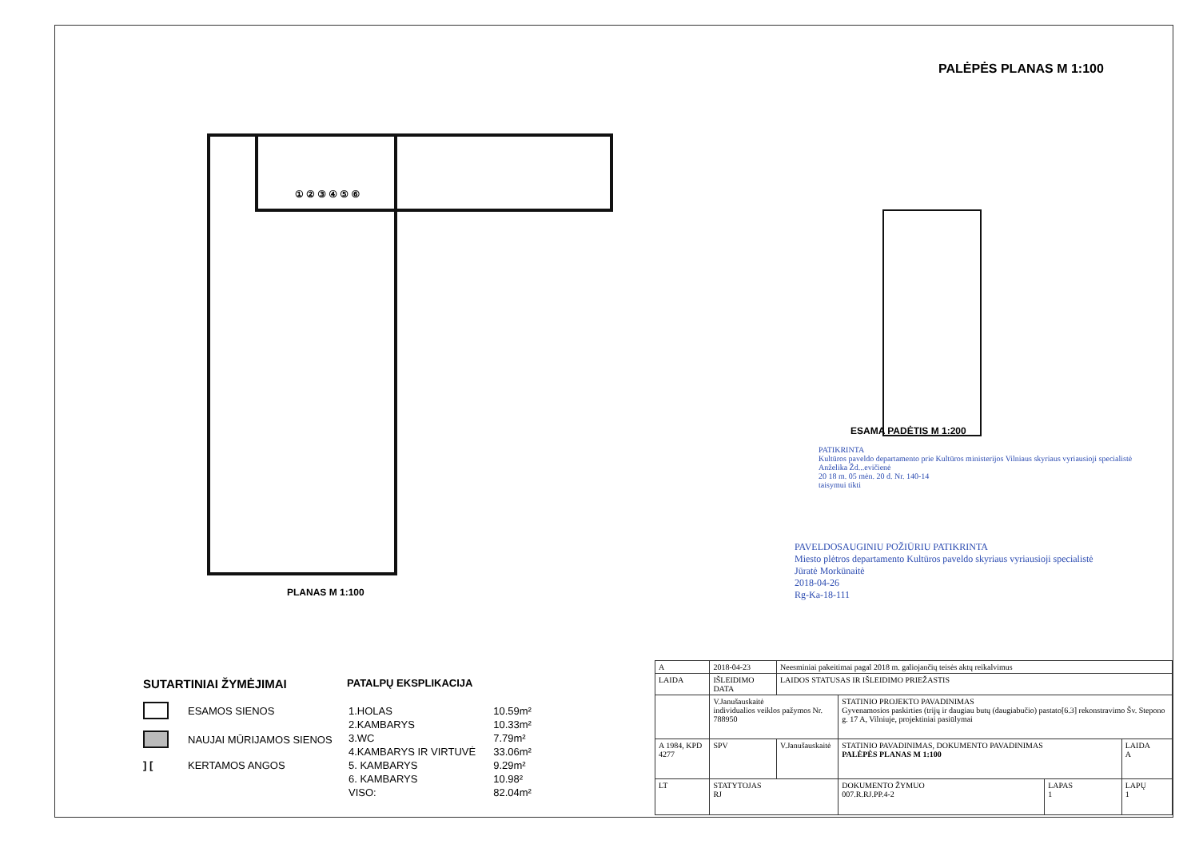PLANAS M 1:100
① ② ③ ④ ⑤ ⑥
PALĖPĖS PLANAS M 1:100
ESAMA PADĖTIS M 1:200
PATIKRINTA
Kultūros paveldo departamento prie Kultūros ministerijos Vilniaus skyriaus vyriausioji specialistė
Anželika Žd...evičienė
20 18 m. 05 mėn. 20 d. Nr. 140-14
taisymui tikti
PAVELDOSAUGINIU POŽIŪRIU PATIKRINTA
Miesto plėtros departamento Kultūros paveldo skyriaus vyriausioji specialistė
Jūratė Morkūnaitė
2018-04-26
Rg-Ka-18-111
SUTARTINIAI ŽYMĖJIMAI
ESAMOS SIENOS
NAUJAI MŪRIJAMOS SIENOS
] [ KERTAMOS ANGOS
PATALPŲ EKSPLIKACIJA
| 1.HOLAS | 10.59m² |
| 2.KAMBARYS | 10.33m² |
| 3.WC | 7.79m² |
| 4.KAMBARYS IR VIRTUVĖ | 33.06m² |
| 5. KAMBARYS | 9.29m² |
| 6. KAMBARYS | 10.98² |
| VISO: | 82.04m² |
| A | 2018-04-23 | Neesminiai pakeitimai pagal 2018 m. galiojančių teisės aktų reikalvimus | | | |
| LAIDA | IŠLEIDIMO DATA | LAIDOS STATUSAS IR IŠLEIDIMO PRIEŽASTIS | | | |
| | V.Janušauskaitė individualios veiklos pažymos Nr. 788950 | | STATINIO PROJEKTO PAVADINIMAS Gyvenamosios paskirties (trijų ir daugiau butų (daugiabučio) pastato[6.3] rekonstravimo Šv. Stepono g. 17 A, Vilniuje, projektiniai pasiūlymai | | |
| A 1984, KPD 4277 | SPV | V.Janušauskaitė | STATINIO PAVADINIMAS, DOKUMENTO PAVADINIMAS PALĖPĖS PLANAS M 1:100 | | LAIDA A |
| LT | STATYTOJAS RJ | | DOKUMENTO ŽYMUO 007.R.RJ.PP.4-2 | LAPAS 1 | LAPŲ 1 |